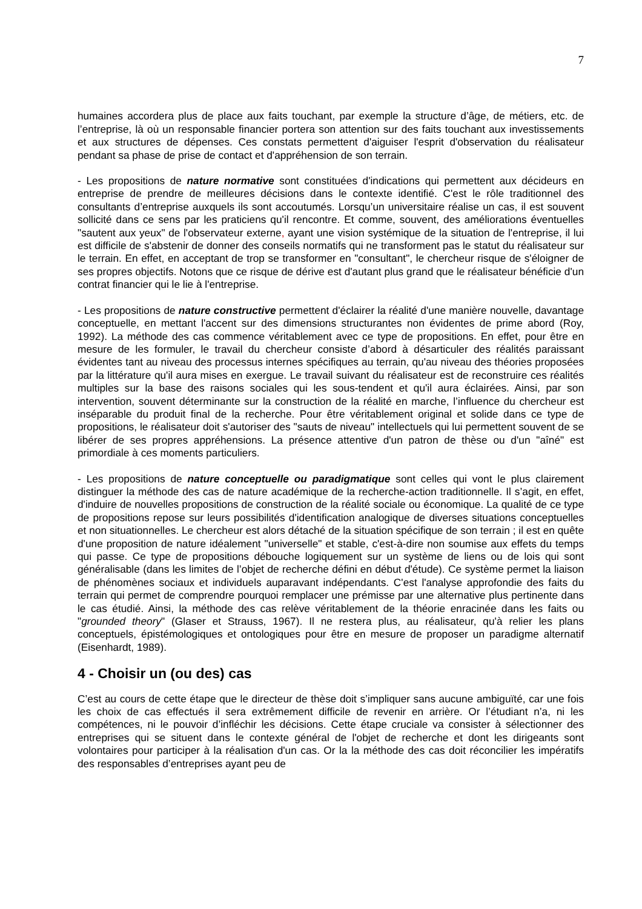7
humaines accordera plus de place aux faits touchant, par exemple la structure d’âge, de métiers, etc. de l’entreprise, là où un responsable financier portera son attention sur des faits touchant aux investissements et aux structures de dépenses. Ces constats permettent d'aiguiser l'esprit d'observation du réalisateur pendant sa phase de prise de contact et d'appréhension de son terrain.
- Les propositions de nature normative sont constituées d'indications qui permettent aux décideurs en entreprise de prendre de meilleures décisions dans le contexte identifié. C'est le rôle traditionnel des consultants d’entreprise auxquels ils sont accoutumés. Lorsqu’un universitaire réalise un cas, il est souvent sollicité dans ce sens par les praticiens qu'il rencontre. Et comme, souvent, des améliorations éventuelles "sautent aux yeux" de l'observateur externe, ayant une vision systémique de la situation de l'entreprise, il lui est difficile de s'abstenir de donner des conseils normatifs qui ne transforment pas le statut du réalisateur sur le terrain. En effet, en acceptant de trop se transformer en "consultant", le chercheur risque de s'éloigner de ses propres objectifs. Notons que ce risque de dérive est d'autant plus grand que le réalisateur bénéficie d'un contrat financier qui le lie à l'entreprise.
- Les propositions de nature constructive permettent d'éclairer la réalité d'une manière nouvelle, davantage conceptuelle, en mettant l'accent sur des dimensions structurantes non évidentes de prime abord (Roy, 1992). La méthode des cas commence véritablement avec ce type de propositions. En effet, pour être en mesure de les formuler, le travail du chercheur consiste d’abord à désarticuler des réalités paraissant évidentes tant au niveau des processus internes spécifiques au terrain, qu'au niveau des théories proposées par la littérature qu'il aura mises en exergue. Le travail suivant du réalisateur est de reconstruire ces réalités multiples sur la base des raisons sociales qui les sous-tendent et qu'il aura éclairées. Ainsi, par son intervention, souvent déterminante sur la construction de la réalité en marche, l’influence du chercheur est inséparable du produit final de la recherche. Pour être véritablement original et solide dans ce type de propositions, le réalisateur doit s'autoriser des "sauts de niveau" intellectuels qui lui permettent souvent de se libérer de ses propres appréhensions. La présence attentive d'un patron de thèse ou d'un "aîné" est primordiale à ces moments particuliers.
- Les propositions de nature conceptuelle ou paradigmatique sont celles qui vont le plus clairement distinguer la méthode des cas de nature académique de la recherche-action traditionnelle. Il s’agit, en effet, d'induire de nouvelles propositions de construction de la réalité sociale ou économique. La qualité de ce type de propositions repose sur leurs possibilités d'identification analogique de diverses situations conceptuelles et non situationnelles. Le chercheur est alors détaché de la situation spécifique de son terrain ; il est en quête d'une proposition de nature idéalement "universelle" et stable, c'est-à-dire non soumise aux effets du temps qui passe. Ce type de propositions débouche logiquement sur un système de liens ou de lois qui sont généralisable (dans les limites de l’objet de recherche défini en début d'étude). Ce système permet la liaison de phénomènes sociaux et individuels auparavant indépendants. C'est l'analyse approfondie des faits du terrain qui permet de comprendre pourquoi remplacer une prémisse par une alternative plus pertinente dans le cas étudié. Ainsi, la méthode des cas relève véritablement de la théorie enracinée dans les faits ou "grounded theory" (Glaser et Strauss, 1967). Il ne restera plus, au réalisateur, qu'à relier les plans conceptuels, épistémologiques et ontologiques pour être en mesure de proposer un paradigme alternatif (Eisenhardt, 1989).
4 - Choisir un (ou des) cas
C’est au cours de cette étape que le directeur de thèse doit s’impliquer sans aucune ambiguïté, car une fois les choix de cas effectués il sera extrêmement difficile de revenir en arrière. Or l’étudiant n’a, ni les compétences, ni le pouvoir d’infléchir les décisions. Cette étape cruciale va consister à sélectionner des entreprises qui se situent dans le contexte général de l'objet de recherche et dont les dirigeants sont volontaires pour participer à la réalisation d'un cas. Or la la méthode des cas doit réconcilier les impératifs des responsables d’entreprises ayant peu de